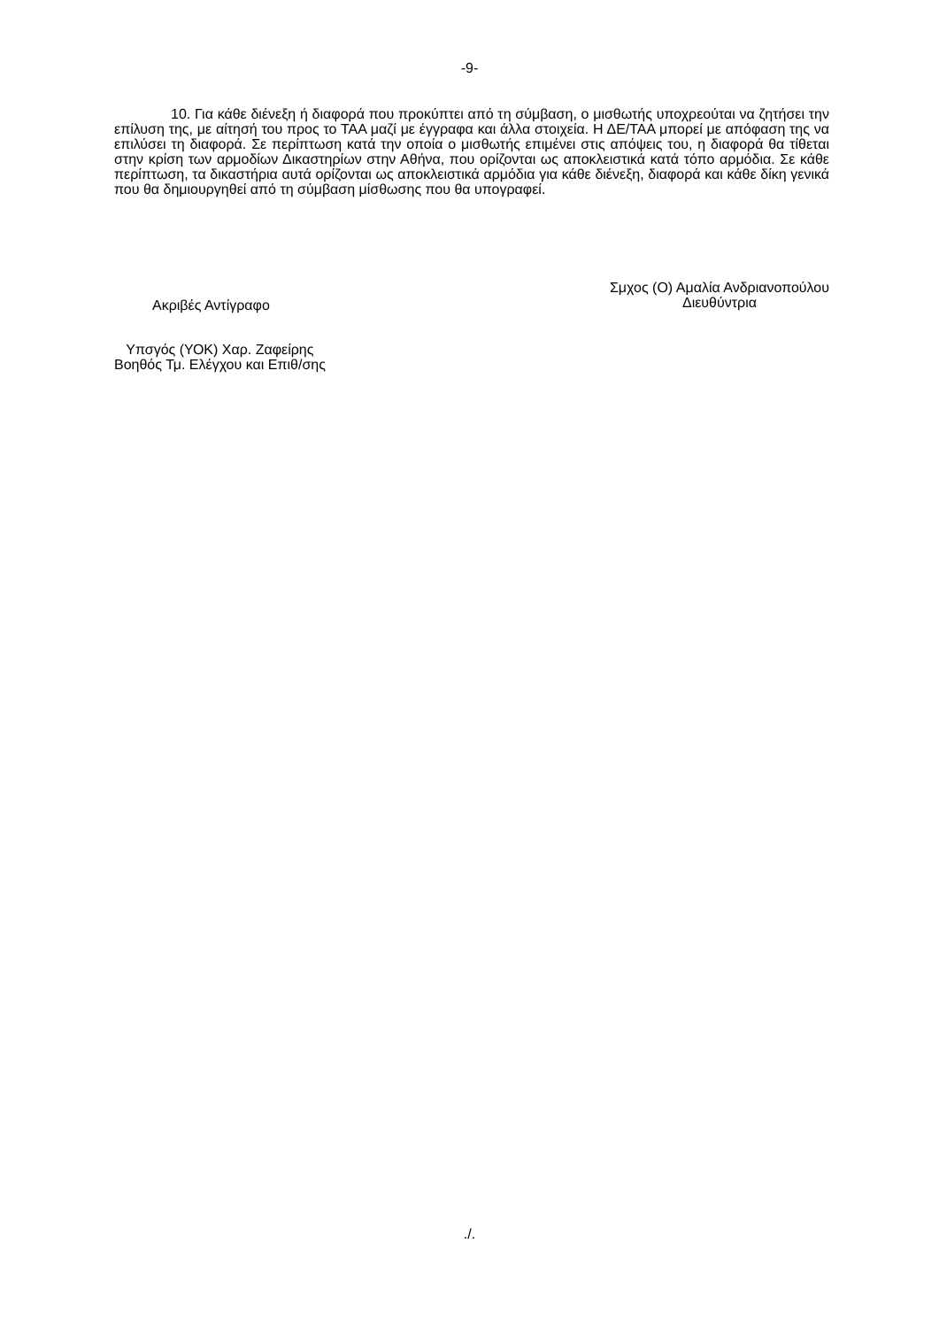-9-
10. Για κάθε διένεξη ή διαφορά που προκύπτει από τη σύμβαση, ο μισθωτής υποχρεούται να ζητήσει την επίλυση της, με αίτησή του προς το ΤΑΑ μαζί με έγγραφα και άλλα στοιχεία. Η ΔΕ/ΤΑΑ μπορεί με απόφαση της να επιλύσει τη διαφορά. Σε περίπτωση κατά την οποία ο μισθωτής επιμένει στις απόψεις του, η διαφορά θα τίθεται στην κρίση των αρμοδίων Δικαστηρίων στην Αθήνα, που ορίζονται ως αποκλειστικά κατά τόπο αρμόδια. Σε κάθε περίπτωση, τα δικαστήρια αυτά ορίζονται ως αποκλειστικά αρμόδια για κάθε διένεξη, διαφορά και κάθε δίκη γενικά που θα δημιουργηθεί από τη σύμβαση μίσθωσης που θα υπογραφεί.
Ακριβές Αντίγραφο
Σμχος (Ο) Αμαλία Ανδριανοπούλου
Διευθύντρια
Υπσγός (ΥΟΚ) Χαρ. Ζαφείρης
Βοηθός Τμ. Ελέγχου και Επιθ/σης
./.